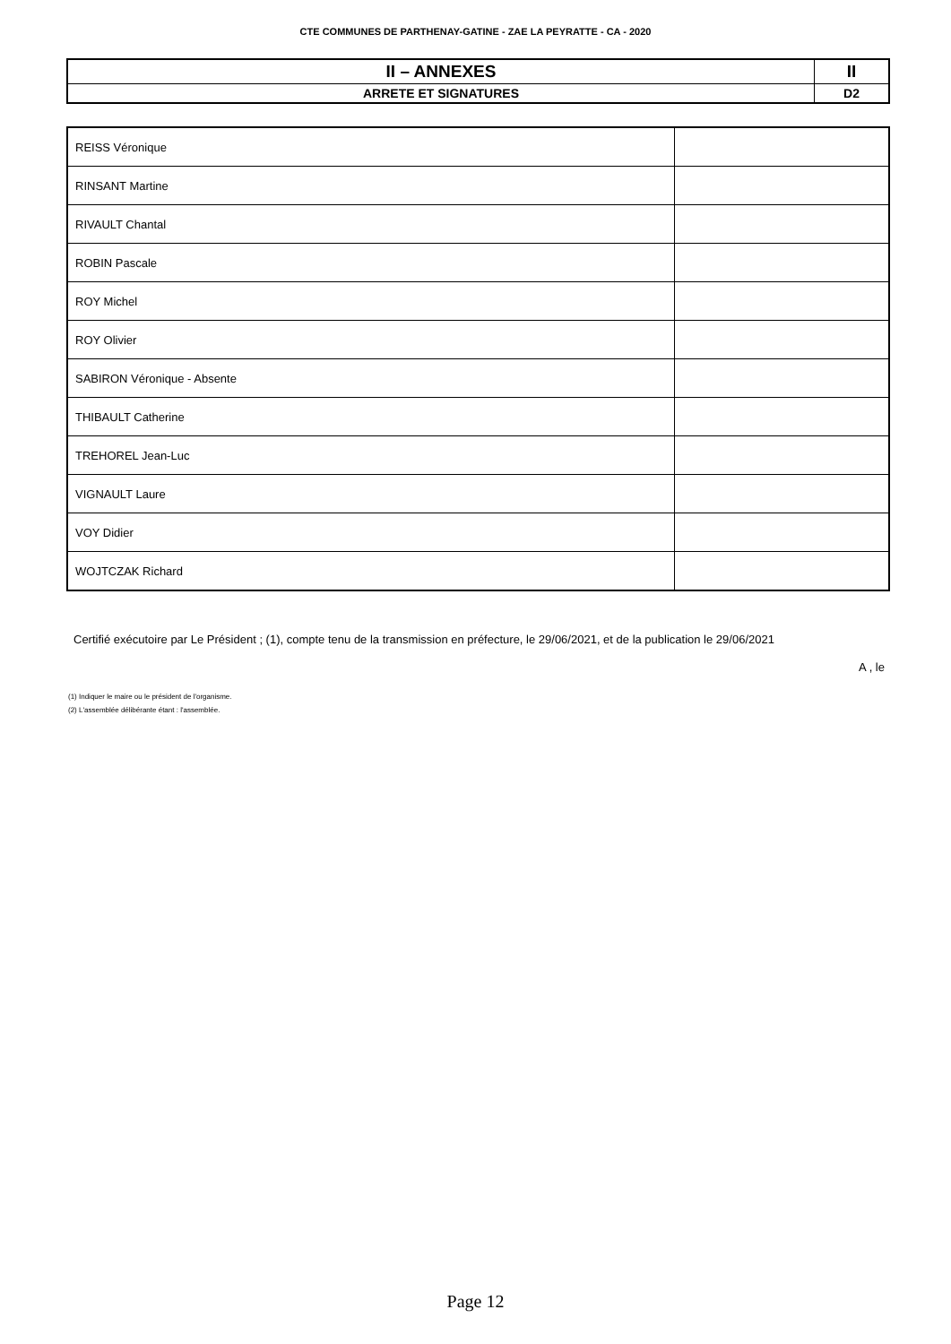CTE COMMUNES DE PARTHENAY-GATINE - ZAE LA PEYRATTE - CA - 2020
| II – ANNEXES | II |
| ARRETE ET SIGNATURES | D2 |
| REISS Véronique | |
| RINSANT Martine | |
| RIVAULT Chantal | |
| ROBIN Pascale | |
| ROY Michel | |
| ROY Olivier | |
| SABIRON Véronique - Absente | |
| THIBAULT Catherine | |
| TREHOREL Jean-Luc | |
| VIGNAULT Laure | |
| VOY Didier | |
| WOJTCZAK Richard | |
Certifié exécutoire par Le Président ; (1), compte tenu de la transmission en préfecture, le 29/06/2021, et de la publication le 29/06/2021
A , le
(1) Indiquer le maire ou le président de l'organisme.
(2) L'assemblée délibérante étant : l'assemblée.
Page 12